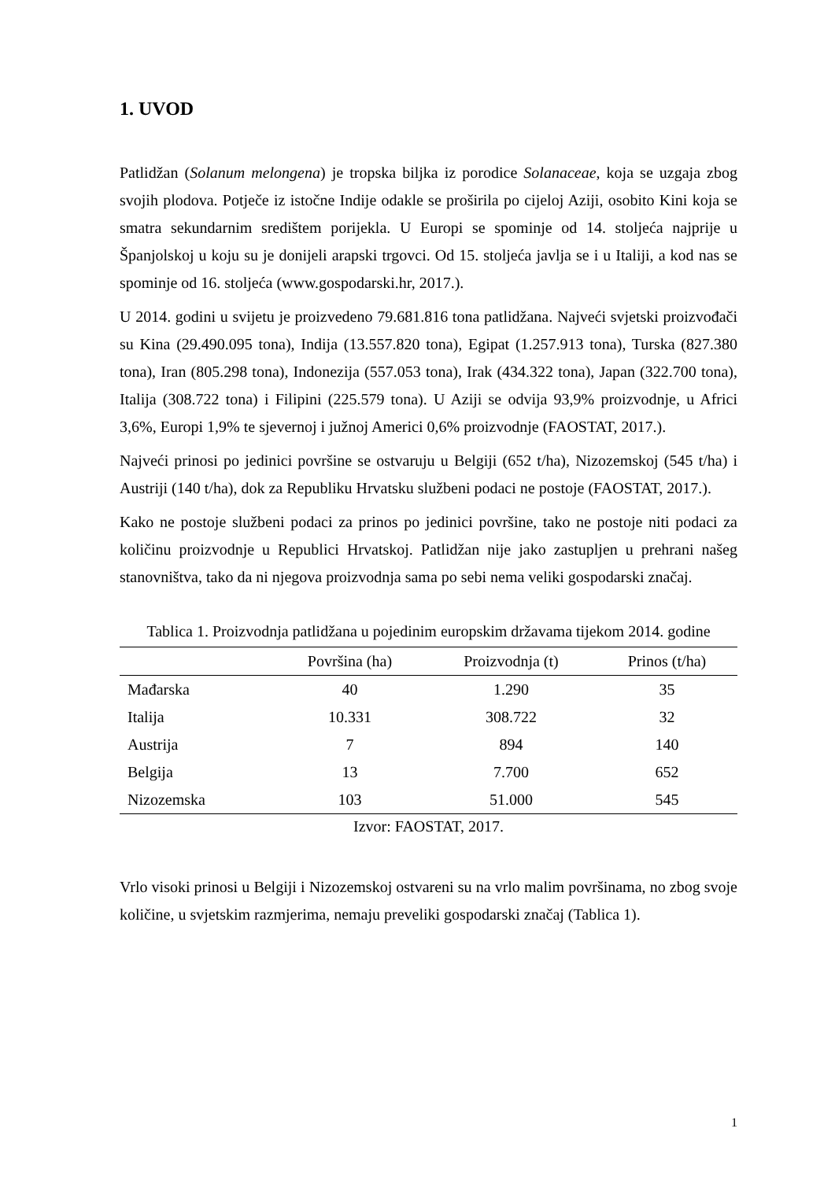1. UVOD
Patlidžan (Solanum melongena) je tropska biljka iz porodice Solanaceae, koja se uzgaja zbog svojih plodova. Potječe iz istočne Indije odakle se proširila po cijeloj Aziji, osobito Kini koja se smatra sekundarnim središtem porijekla. U Europi se spominje od 14. stoljeća najprije u Španjolskoj u koju su je donijeli arapski trgovci. Od 15. stoljeća javlja se i u Italiji, a kod nas se spominje od 16. stoljeća (www.gospodarski.hr, 2017.).
U 2014. godini u svijetu je proizvedeno 79.681.816 tona patlidžana. Najveći svjetski proizvođači su Kina (29.490.095 tona), Indija (13.557.820 tona), Egipat (1.257.913 tona), Turska (827.380 tona), Iran (805.298 tona), Indonezija (557.053 tona), Irak (434.322 tona), Japan (322.700 tona), Italija (308.722 tona) i Filipini (225.579 tona). U Aziji se odvija 93,9% proizvodnje, u Africi 3,6%, Europi 1,9% te sjevernoj i južnoj Americi 0,6% proizvodnje (FAOSTAT, 2017.).
Najveći prinosi po jedinici površine se ostvaruju u Belgiji (652 t/ha), Nizozemskoj (545 t/ha) i Austriji (140 t/ha), dok za Republiku Hrvatsku službeni podaci ne postoje (FAOSTAT, 2017.).
Kako ne postoje službeni podaci za prinos po jedinici površine, tako ne postoje niti podaci za količinu proizvodnje u Republici Hrvatskoj. Patlidžan nije jako zastupljen u prehrani našeg stanovništva, tako da ni njegova proizvodnja sama po sebi nema veliki gospodarski značaj.
Tablica 1. Proizvodnja patlidžana u pojedinim europskim državama tijekom 2014. godine
| | Površina (ha) | Proizvodnja (t) | Prinos (t/ha) |
| --- | --- | --- | --- |
| Mađarska | 40 | 1.290 | 35 |
| Italija | 10.331 | 308.722 | 32 |
| Austrija | 7 | 894 | 140 |
| Belgija | 13 | 7.700 | 652 |
| Nizozemska | 103 | 51.000 | 545 |
Izvor: FAOSTAT, 2017.
Vrlo visoki prinosi u Belgiji i Nizozemskoj ostvareni su na vrlo malim površinama, no zbog svoje količine, u svjetskim razmjerima, nemaju preveliki gospodarski značaj (Tablica 1).
1